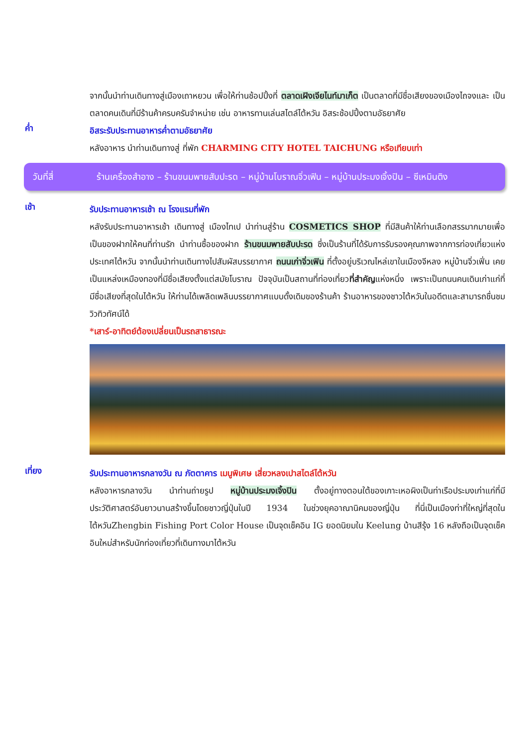จากนั้นนำท่านเดินทางสู่เมืองเถาหยวน เพื่อให้ท่านช้อปปิ้งที่ ตลาดเฝิงเจียไนท์มาเก็ต เป็นตลาดที่มีชื่อเสียงของเมืองไถจงและ เป็นตลาดคนเดินที่มีร้านค้าครบครันจำหน่าย เช่น อาหารทานเล่นสไตล์ไต้หวัน อิสระช้อปปิ้งตามอัธยาศัย
ค่ำ
อิสระรับประทานอาหารค่ำตามอัธยาศัย
หลังอาหาร นำท่านเดินทางสู่ ที่พัก CHARMING CITY HOTEL TAICHUNG หรือเทียบเท่า
วันที่สี่ ร้านเครื่องสำอาง – ร้านขนมพายสับปะรด – หมู่บ้านโบราณจิ่วเฟิน – หมู่บ้านประมงเจิ้งปิน – ซีเหมินติง
เช้า
รับประทานอาหารเช้า ณ โรงแรมที่พัก
หลังรับประทานอาหารเช้า เดินทางสู่ เมืองไทเป นำท่านสู่ร้าน COSMETICS SHOP ที่มีสินค้าให้ท่านเลือกสรรมากมายเพื่อเป็นของฝากให้คนที่ท่านรัก นำท่านซื้อของฝาก ร้านขนมพายสับปะรด ซึ่งเป็นร้านที่ได้รับการรับรองคุณภาพจากการท่องเที่ยวแห่งประเทศไต้หวัน จากนั้นนำท่านเดินทางไปสัมผัสบรรยากาศ ถนนเก่าจิ่วเฟิน ที่ตั้งอยู่บริเวณไหล่เขาในเมืองจีหลง หมู่บ้านจิ่วเฟิ่น เคยเป็นแหล่งเหมืองทองที่มีชื่อเสียงตั้งแต่สมัยโบราณ ปัจจุบันเป็นสถานที่ท่องเที่ยวที่สำคัญแห่งหนึ่ง เพราะเป็นถนนคนเดินเก่าแก่ที่มีชื่อเสียงที่สุดในไต้หวัน ให้ท่านได้เพลิดเพลินบรรยากาศแบบดั้งเดิมของร้านค้า ร้านอาหารของชาวไต้หวันในอดีตและสามารถชื่นชมวิวทิวทัศน์ได้
*เสาร์-อาทิตย์ต้องเปลี่ยนเป็นรถสาธารณะ
เที่ยง
รับประทานอาหารกลางวัน ณ ภัตตาคาร เมนูพิเศษ เสี่ยวหลงเปาสไตล์ไต้หวัน
หลังอาหารกลางวัน นำท่านถ่ายรูป หมู่บ้านประมงเจิ้งปิน ตั้งอยู่ทางตอนใต้ของเกาะเหอผิงเป็นท่าเรือประมงเก่าแก่ที่มีประวัติศาสตร์อันยาวนานสร้างขึ้นโดยชาวญี่ปุ่นในปี 1934 ในช่วงยุคอาณานิคมของญี่ปุ่น ที่นี่เป็นเมืองท่าที่ใหญ่ที่สุดในไต้หวันZhengbin Fishing Port Color House เป็นจุดเช็คอิน IG ยอดนิยมใน Keelung บ้านสีรุ้ง 16 หลังถือเป็นจุดเช็คอินใหม่สำหรับนักท่องเที่ยวที่เดินทางมาไต้หวัน